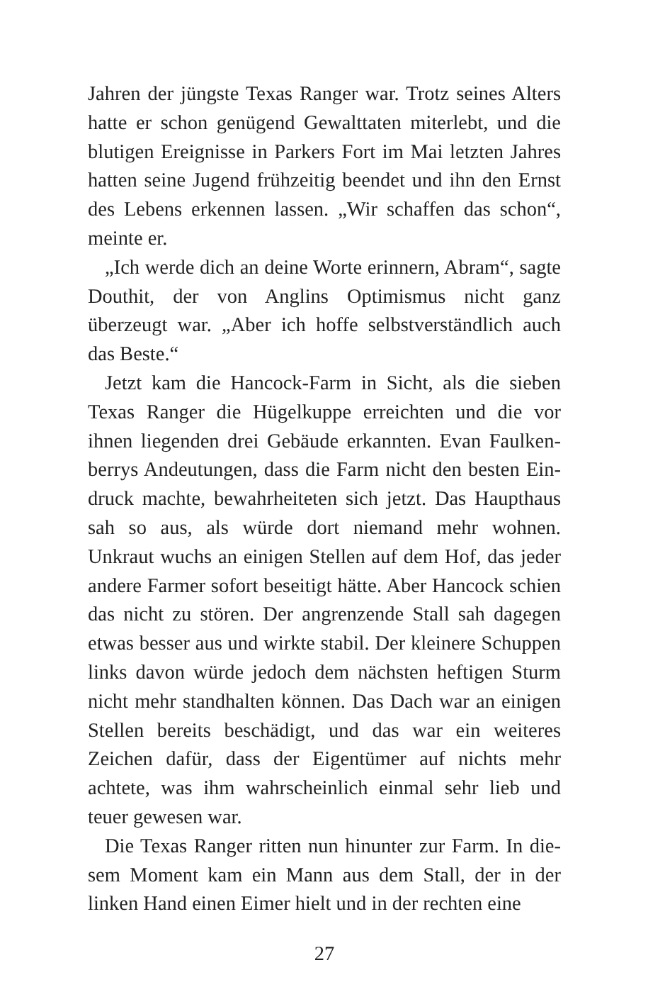Jahren der jüngste Texas Ranger war. Trotz seines Alters hatte er schon genügend Gewalttaten miterlebt, und die blutigen Ereignisse in Parkers Fort im Mai letzten Jahres hatten seine Jugend frühzeitig beendet und ihn den Ernst des Lebens erkennen lassen. „Wir schaffen das schon“, meinte er.
„Ich werde dich an deine Worte erinnern, Abram“, sagte Douthit, der von Anglins Optimismus nicht ganz überzeugt war. „Aber ich hoffe selbstverständlich auch das Beste.“
Jetzt kam die Hancock-Farm in Sicht, als die sieben Texas Ranger die Hügelkuppe erreichten und die vor ihnen liegenden drei Gebäude erkannten. Evan Faulken­berrys Andeutungen, dass die Farm nicht den besten Ein­druck machte, bewahrheiteten sich jetzt. Das Haupthaus sah so aus, als würde dort niemand mehr wohnen. Unkraut wuchs an einigen Stellen auf dem Hof, das jeder andere Farmer sofort beseitigt hätte. Aber Hancock schien das nicht zu stören. Der angrenzende Stall sah dagegen etwas besser aus und wirkte stabil. Der kleinere Schuppen links davon würde jedoch dem nächsten heftigen Sturm nicht mehr standhalten können. Das Dach war an einigen Stel­len bereits beschädigt, und das war ein weiteres Zeichen dafür, dass der Eigentümer auf nichts mehr achtete, was ihm wahrscheinlich einmal sehr lieb und teuer gewesen war.
Die Texas Ranger ritten nun hinunter zur Farm. In die­sem Moment kam ein Mann aus dem Stall, der in der linken Hand einen Eimer hielt und in der rechten eine
27